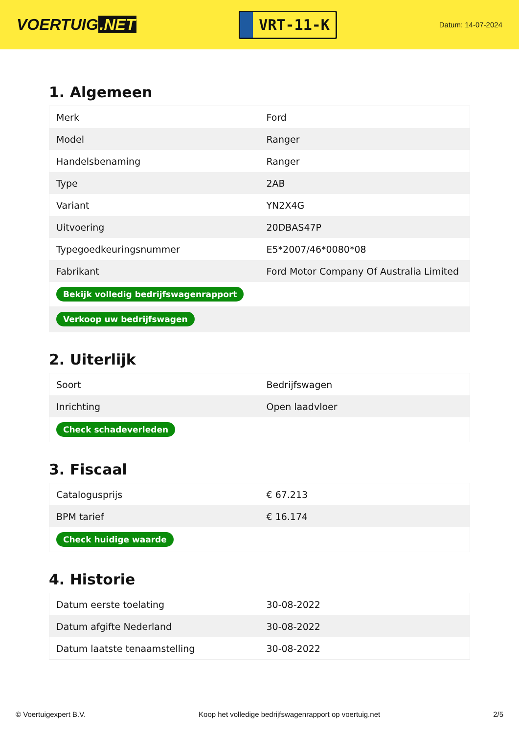VOERTUIG.NET
VRT-11-K
Datum: 14-07-2024
1. Algemeen
| Merk | Ford |
| Model | Ranger |
| Handelsbenaming | Ranger |
| Type | 2AB |
| Variant | YN2X4G |
| Uitvoering | 20DBAS47P |
| Typegoedkeuringsnummer | E5*2007/46*0080*08 |
| Fabrikant | Ford Motor Company Of Australia Limited |
| Bekijk volledig bedrijfswagenrapport | |
| Verkoop uw bedrijfswagen | |
2. Uiterlijk
| Soort | Bedrijfswagen |
| Inrichting | Open laadvloer |
| Check schadeverleden | |
3. Fiscaal
| Catalogusprijs | € 67.213 |
| BPM tarief | € 16.174 |
| Check huidige waarde | |
4. Historie
| Datum eerste toelating | 30-08-2022 |
| Datum afgifte Nederland | 30-08-2022 |
| Datum laatste tenaamstelling | 30-08-2022 |
© Voertuigexpert B.V. Koop het volledige bedrijfswagenrapport op voertuig.net 2/5